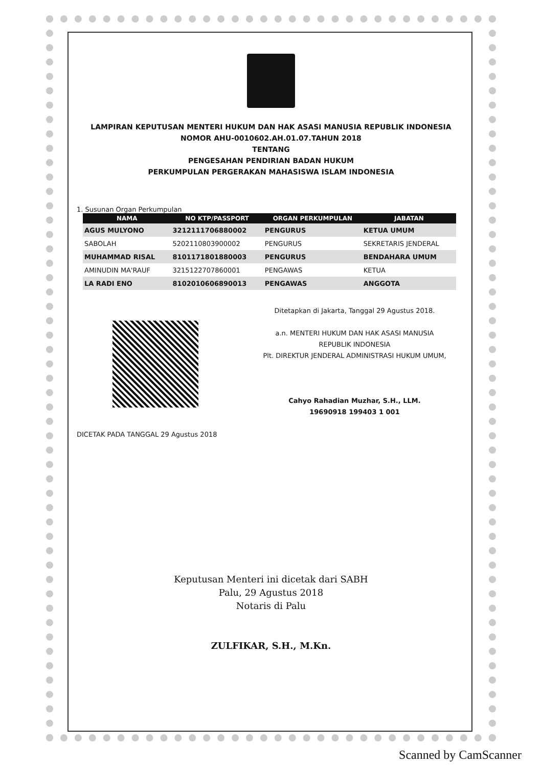LAMPIRAN KEPUTUSAN MENTERI HUKUM DAN HAK ASASI MANUSIA REPUBLIK INDONESIA
NOMOR AHU-0010602.AH.01.07.TAHUN 2018
TENTANG
PENGESAHAN PENDIRIAN BADAN HUKUM
PERKUMPULAN PERGERAKAN MAHASISWA ISLAM INDONESIA
1. Susunan Organ Perkumpulan
| NAMA | NO KTP/PASSPORT | ORGAN PERKUMPULAN | JABATAN |
| --- | --- | --- | --- |
| AGUS MULYONO | 3212111706880002 | PENGURUS | KETUA UMUM |
| SABOLAH | 5202110803900002 | PENGURUS | SEKRETARIS JENDERAL |
| MUHAMMAD RISAL | 8101171801880003 | PENGURUS | BENDAHARA UMUM |
| AMINUDIN MA'RAUF | 3215122707860001 | PENGAWAS | KETUA |
| LA RADI ENO | 8102010606890013 | PENGAWAS | ANGGOTA |
DICETAK PADA TANGGAL 29 Agustus 2018
Ditetapkan di Jakarta, Tanggal 29 Agustus 2018.
a.n. MENTERI HUKUM DAN HAK ASASI MANUSIA
REPUBLIK INDONESIA
Plt. DIREKTUR JENDERAL ADMINISTRASI HUKUM UMUM,
Cahyo Rahadian Muzhar, S.H., LLM.
19690918 199403 1 001
Keputusan Menteri ini dicetak dari SABH
Palu, 29 Agustus 2018
Notaris di Palu
ZULFIKAR, S.H., M.Kn.
Scanned by CamScanner